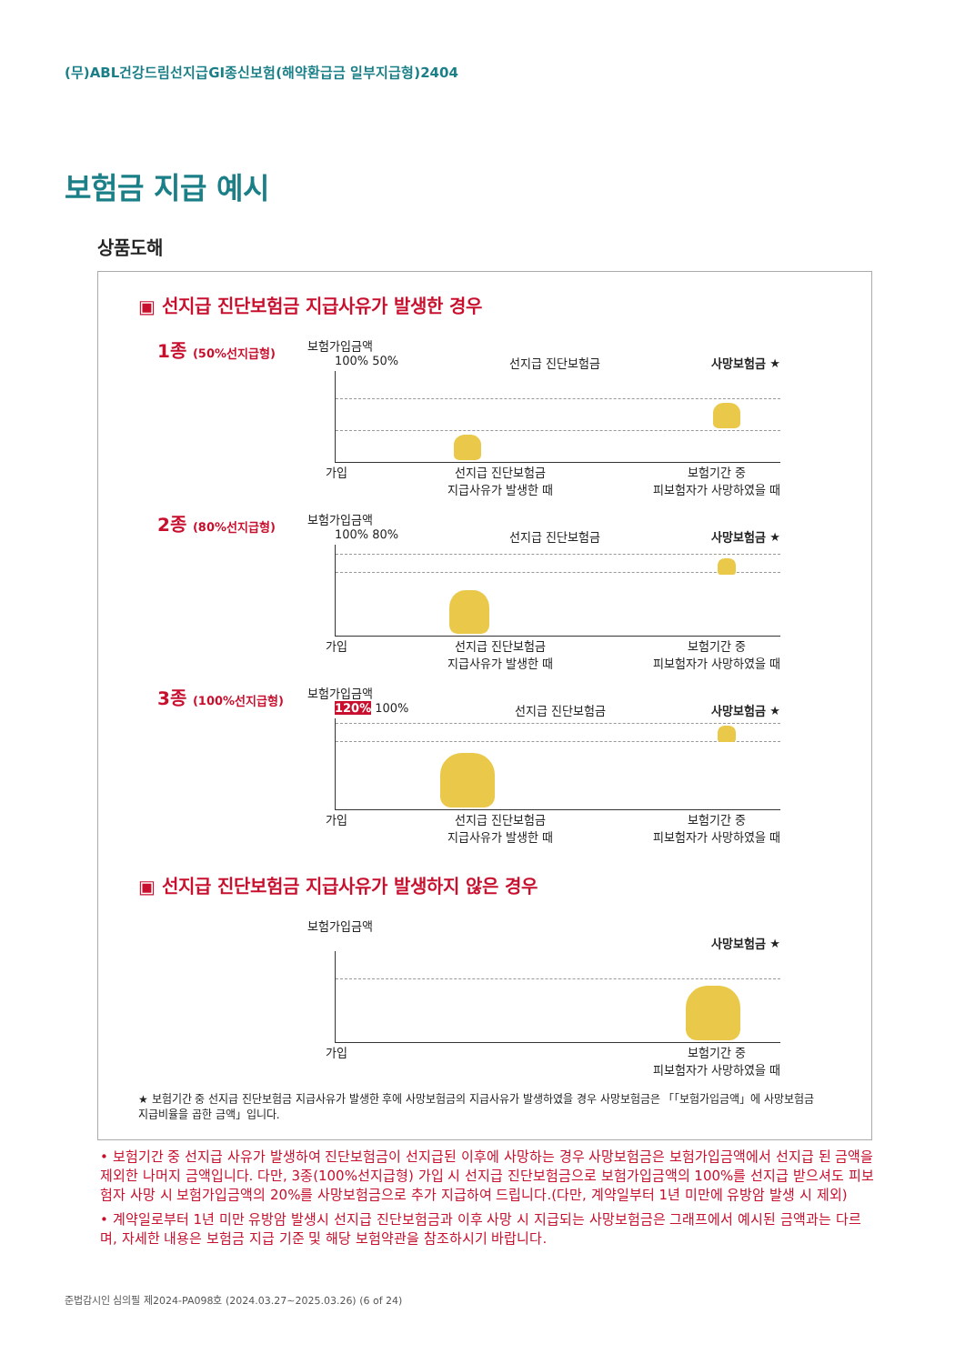(무)ABL건강드림선지급GI종신보험(해약환급금 일부지급형)2404
보험금 지급 예시
상품도해
▣ 선지급 진단보험금 지급사유가 발생한 경우
1종 (50%선지급형)
보험가입금액
100% 50% 선지급 진단보험금 사망보험금 ★
가입 선지급 진단보험금
지급사유가 발생한 때 보험기간 중
피보험자가 사망하였을 때
2종 (80%선지급형)
보험가입금액
100% 80% 선지급 진단보험금 사망보험금 ★
가입 선지급 진단보험금
지급사유가 발생한 때 보험기간 중
피보험자가 사망하였을 때
3종 (100%선지급형)
보험가입금액
120% 100% 선지급 진단보험금 사망보험금 ★
가입 선지급 진단보험금
지급사유가 발생한 때 보험기간 중
피보험자가 사망하였을 때
▣ 선지급 진단보험금 지급사유가 발생하지 않은 경우
보험가입금액
사망보험금 ★
가입 보험기간 중
피보험자가 사망하였을 때
★ 보험기간 중 선지급 진단보험금 지급사유가 발생한 후에 사망보험금의 지급사유가 발생하였을 경우 사망보험금은 「「보험가입금액」에 사망보험금 지급비율을 곱한 금액」입니다.
• 보험기간 중 선지급 사유가 발생하여 진단보험금이 선지급된 이후에 사망하는 경우 사망보험금은 보험가입금액에서 선지급 된 금액을 제외한 나머지 금액입니다. 다만, 3종(100%선지급형) 가입 시 선지급 진단보험금으로 보험가입금액의 100%를 선지급 받으셔도 피보험자 사망 시 보험가입금액의 20%를 사망보험금으로 추가 지급하여 드립니다.(다만, 계약일부터 1년 미만에 유방암 발생 시 제외)
• 계약일로부터 1년 미만 유방암 발생시 선지급 진단보험금과 이후 사망 시 지급되는 사망보험금은 그래프에서 예시된 금액과는 다르며, 자세한 내용은 보험금 지급 기준 및 해당 보험약관을 참조하시기 바랍니다.
준법감시인 심의필 제2024-PA098호 (2024.03.27~2025.03.26) (6 of 24)